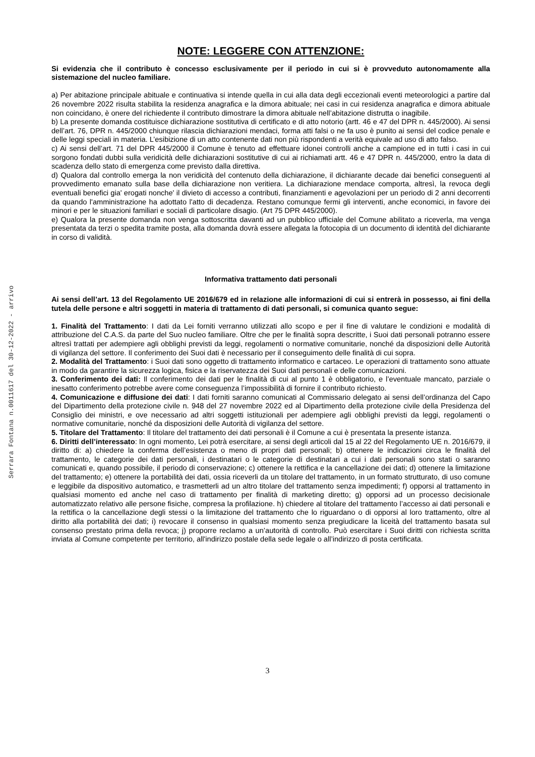Serrara Fontana n.0011617 del 30-12-2022 - arrivo
NOTE: LEGGERE CON ATTENZIONE:
Si evidenzia che il contributo è concesso esclusivamente per il periodo in cui si è provveduto autonomamente alla sistemazione del nucleo familiare.
a) Per abitazione principale abituale e continuativa si intende quella in cui alla data degli eccezionali eventi meteorologici a partire dal 26 novembre 2022 risulta stabilita la residenza anagrafica e la dimora abituale; nei casi in cui residenza anagrafica e dimora abituale non coincidano, è onere del richiedente il contributo dimostrare la dimora abituale nell’abitazione distrutta o inagibile.
b) La presente domanda costituisce dichiarazione sostitutiva di certificato e di atto notorio (artt. 46 e 47 del DPR n. 445/2000). Ai sensi dell’art. 76, DPR n. 445/2000 chiunque rilascia dichiarazioni mendaci, forma atti falsi o ne fa uso è punito ai sensi del codice penale e delle leggi speciali in materia. L’esibizione di un atto contenente dati non più rispondenti a verità equivale ad uso di atto falso.
c) Ai sensi dell’art. 71 del DPR 445/2000 il Comune è tenuto ad effettuare idonei controlli anche a campione ed in tutti i casi in cui sorgono fondati dubbi sulla veridicità delle dichiarazioni sostitutive di cui ai richiamati artt. 46 e 47 DPR n. 445/2000, entro la data di scadenza dello stato di emergenza come previsto dalla direttiva.
d) Qualora dal controllo emerga la non veridicità del contenuto della dichiarazione, il dichiarante decade dai benefici conseguenti al provvedimento emanato sulla base della dichiarazione non veritiera. La dichiarazione mendace comporta, altresì, la revoca degli eventuali benefici gia' erogati nonche' il divieto di accesso a contributi, finanziamenti e agevolazioni per un periodo di 2 anni decorrenti da quando l'amministrazione ha adottato l'atto di decadenza. Restano comunque fermi gli interventi, anche economici, in favore dei minori e per le situazioni familiari e sociali di particolare disagio. (Art 75 DPR 445/2000).
e) Qualora la presente domanda non venga sottoscritta davanti ad un pubblico ufficiale del Comune abilitato a riceverla, ma venga presentata da terzi o spedita tramite posta, alla domanda dovrà essere allegata la fotocopia di un documento di identità del dichiarante in corso di validità.
Informativa trattamento dati personali
Ai sensi dell’art. 13 del Regolamento UE 2016/679 ed in relazione alle informazioni di cui si entrerà in possesso, ai fini della tutela delle persone e altri soggetti in materia di trattamento di dati personali, si comunica quanto segue:
1. Finalità del Trattamento: I dati da Lei forniti verranno utilizzati allo scopo e per il fine di valutare le condizioni e modalità di attribuzione del C.A.S. da parte del Suo nucleo familiare. Oltre che per le finalità sopra descritte, i Suoi dati personali potranno essere altresì trattati per adempiere agli obblighi previsti da leggi, regolamenti o normative comunitarie, nonché da disposizioni delle Autorità di vigilanza del settore. Il conferimento dei Suoi dati è necessario per il conseguimento delle finalità di cui sopra.
2. Modalità del Trattamento: i Suoi dati sono oggetto di trattamento informatico e cartaceo. Le operazioni di trattamento sono attuate in modo da garantire la sicurezza logica, fisica e la riservatezza dei Suoi dati personali e delle comunicazioni.
3. Conferimento dei dati: Il conferimento dei dati per le finalità di cui al punto 1 è obbligatorio, e l’eventuale mancato, parziale o inesatto conferimento potrebbe avere come conseguenza l’impossibilità di fornire il contributo richiesto.
4. Comunicazione e diffusione dei dati: I dati forniti saranno comunicati al Commissario delegato ai sensi dell’ordinanza del Capo del Dipartimento della protezione civile n. 948 del 27 novembre 2022 ed al Dipartimento della protezione civile della Presidenza del Consiglio dei ministri, e ove necessario ad altri soggetti istituzionali per adempiere agli obblighi previsti da leggi, regolamenti o normative comunitarie, nonché da disposizioni delle Autorità di vigilanza del settore.
5. Titolare del Trattamento: Il titolare del trattamento dei dati personali è il Comune a cui è presentata la presente istanza.
6. Diritti dell’interessato: In ogni momento, Lei potrà esercitare, ai sensi degli articoli dal 15 al 22 del Regolamento UE n. 2016/679, il diritto di: a) chiedere la conferma dell’esistenza o meno di propri dati personali; b) ottenere le indicazioni circa le finalità del trattamento, le categorie dei dati personali, i destinatari o le categorie di destinatari a cui i dati personali sono stati o saranno comunicati e, quando possibile, il periodo di conservazione; c) ottenere la rettifica e la cancellazione dei dati; d) ottenere la limitazione del trattamento; e) ottenere la portabilità dei dati, ossia riceverli da un titolare del trattamento, in un formato strutturato, di uso comune e leggibile da dispositivo automatico, e trasmetterli ad un altro titolare del trattamento senza impedimenti; f) opporsi al trattamento in qualsiasi momento ed anche nel caso di trattamento per finalità di marketing diretto; g) opporsi ad un processo decisionale automatizzato relativo alle persone fisiche, compresa la profilazione. h) chiedere al titolare del trattamento l’accesso ai dati personali e la rettifica o la cancellazione degli stessi o la limitazione del trattamento che lo riguardano o di opporsi al loro trattamento, oltre al diritto alla portabilità dei dati; i) revocare il consenso in qualsiasi momento senza pregiudicare la liceità del trattamento basata sul consenso prestato prima della revoca; j) proporre reclamo a un’autorità di controllo. Può esercitare i Suoi diritti con richiesta scritta inviata al Comune competente per territorio, all'indirizzo postale della sede legale o all’indirizzo di posta certificata.
3